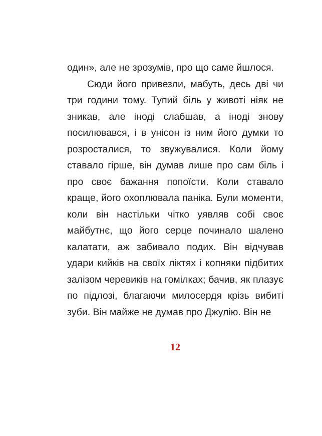один», але не зрозумів, про що саме йшлося.
Сюди його привезли, мабуть, десь дві чи три години тому. Тупий біль у животі ніяк не зникав, але іноді слабшав, а іноді знову посилювався, і в унісон із ним його думки то розросталися, то звужувалися. Коли йому ставало гірше, він думав лише про сам біль і про своє бажання попоїсти. Коли ставало краще, його охоплювала паніка. Були моменти, коли він настільки чітко уявляв собі своє майбутнє, що його серце починало шалено калатати, аж забивало подих. Він відчував удари кийків на своїх ліктях і копняки підбитих залізом черевиків на гомілках; бачив, як плазує по підлозі, благаючи милосердя крізь вибиті зуби. Він майже не думав про Джулію. Він не
12